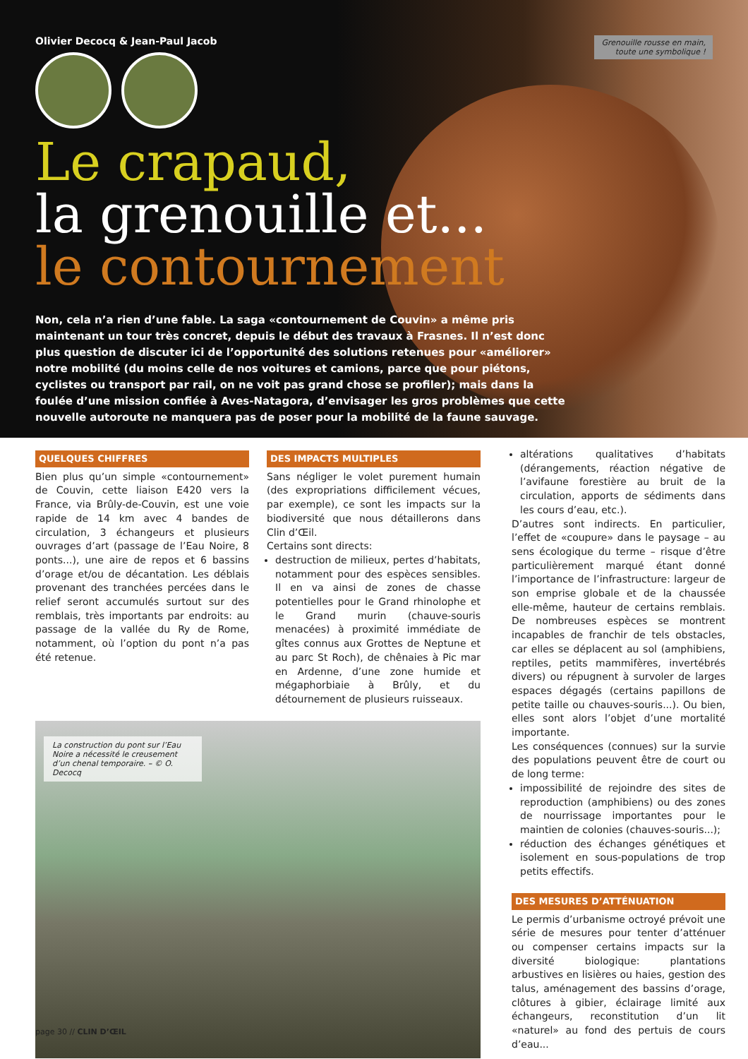Grenouille rousse en main,
toute une symbolique !
Olivier Decocq & Jean-Paul Jacob
Le crapaud,
la grenouille et...
le contournement
Non, cela n’a rien d’une fable. La saga «contournement de Couvin» a même pris maintenant un tour très concret, depuis le début des travaux à Frasnes. Il n’est donc plus question de discuter ici de l’opportunité des solutions retenues pour «améliorer» notre mobilité (du moins celle de nos voitures et camions, parce que pour piétons, cyclistes ou transport par rail, on ne voit pas grand chose se profiler); mais dans la foulée d’une mission confiée à Aves-Natagora, d’envisager les gros problèmes que cette nouvelle autoroute ne manquera pas de poser pour la mobilité de la faune sauvage.
QUELQUES CHIFFRES
Bien plus qu’un simple «contournement» de Couvin, cette liaison E420 vers la France, via Brûly-de-Couvin, est une voie rapide de 14 km avec 4 bandes de circulation, 3 échangeurs et plusieurs ouvrages d’art (passage de l’Eau Noire, 8 ponts...), une aire de repos et 6 bassins d’orage et/ou de décantation. Les déblais provenant des tranchées percées dans le relief seront accumulés surtout sur des remblais, très importants par endroits: au passage de la vallée du Ry de Rome, notamment, où l’option du pont n’a pas été retenue.
DES IMPACTS MULTIPLES
Sans négliger le volet purement humain (des expropriations difficilement vécues, par exemple), ce sont les impacts sur la biodiversité que nous détaillerons dans Clin d’Œil.
Certains sont directs:
destruction de milieux, pertes d’habitats, notamment pour des espèces sensibles. Il en va ainsi de zones de chasse potentielles pour le Grand rhinolophe et le Grand murin (chauve-souris menacées) à proximité immédiate de gîtes connus aux Grottes de Neptune et au parc St Roch), de chênaies à Pic mar en Ardenne, d’une zone humide et mégaphorbiaie à Brûly, et du détournement de plusieurs ruisseaux.
La construction du pont sur l’Eau Noire a nécessité le creusement d’un chenal temporaire. – © O. Decocq
altérations qualitatives d’habitats (dérangements, réaction négative de l’avifaune forestière au bruit de la circulation, apports de sédiments dans les cours d’eau, etc.).
D’autres sont indirects. En particulier, l’effet de «coupure» dans le paysage – au sens écologique du terme – risque d’être particulièrement marqué étant donné l’importance de l’infrastructure: largeur de son emprise globale et de la chaussée elle-même, hauteur de certains remblais. De nombreuses espèces se montrent incapables de franchir de tels obstacles, car elles se déplacent au sol (amphibiens, reptiles, petits mammifères, invertébrés divers) ou répugnent à survoler de larges espaces dégagés (certains papillons de petite taille ou chauves-souris...). Ou bien, elles sont alors l’objet d’une mortalité importante.
Les conséquences (connues) sur la survie des populations peuvent être de court ou de long terme:
impossibilité de rejoindre des sites de reproduction (amphibiens) ou des zones de nourrissage importantes pour le maintien de colonies (chauves-souris...);
réduction des échanges génétiques et isolement en sous-populations de trop petits effectifs.
DES MESURES D’ATTÉNUATION
Le permis d’urbanisme octroyé prévoit une série de mesures pour tenter d’atténuer ou compenser certains impacts sur la diversité biologique: plantations arbustives en lisières ou haies, gestion des talus, aménagement des bassins d’orage, clôtures à gibier, éclairage limité aux échangeurs, reconstitution d’un lit «naturel» au fond des pertuis de cours d’eau...
page 30 // CLIN D’ŒIL